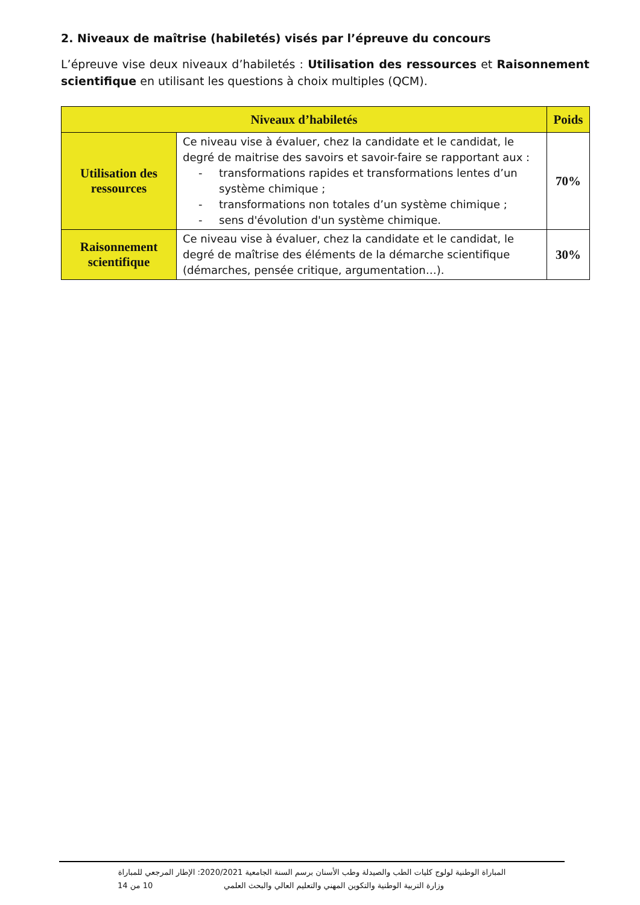2. Niveaux de maîtrise (habiletés) visés par l’épreuve du concours
L’épreuve vise deux niveaux d’habiletés : Utilisation des ressources et Raisonnement scientifique en utilisant les questions à choix multiples (QCM).
| Niveaux d’habiletés | | Poids |
| --- | --- | --- |
| Utilisation des ressources | Ce niveau vise à évaluer, chez la candidate et le candidat, le degré de maitrise des savoirs et savoir-faire se rapportant aux : - transformations rapides et transformations lentes d’un système chimique ; - transformations non totales d’un système chimique ; - sens d'évolution d'un système chimique. | 70% |
| Raisonnement scientifique | Ce niveau vise à évaluer, chez la candidate et le candidat, le degré de maîtrise des éléments de la démarche scientifique (démarches, pensée critique, argumentation…). | 30% |
المباراة الوطنية لولوج كليات الطب والصيدلة وطب الأسنان برسم السنة الجامعية 2020/2021: الإطار المرجعي للمباراة
10 من 14 وزارة التربية الوطنية والتكوين المهني والتعليم العالي والبحث العلمي